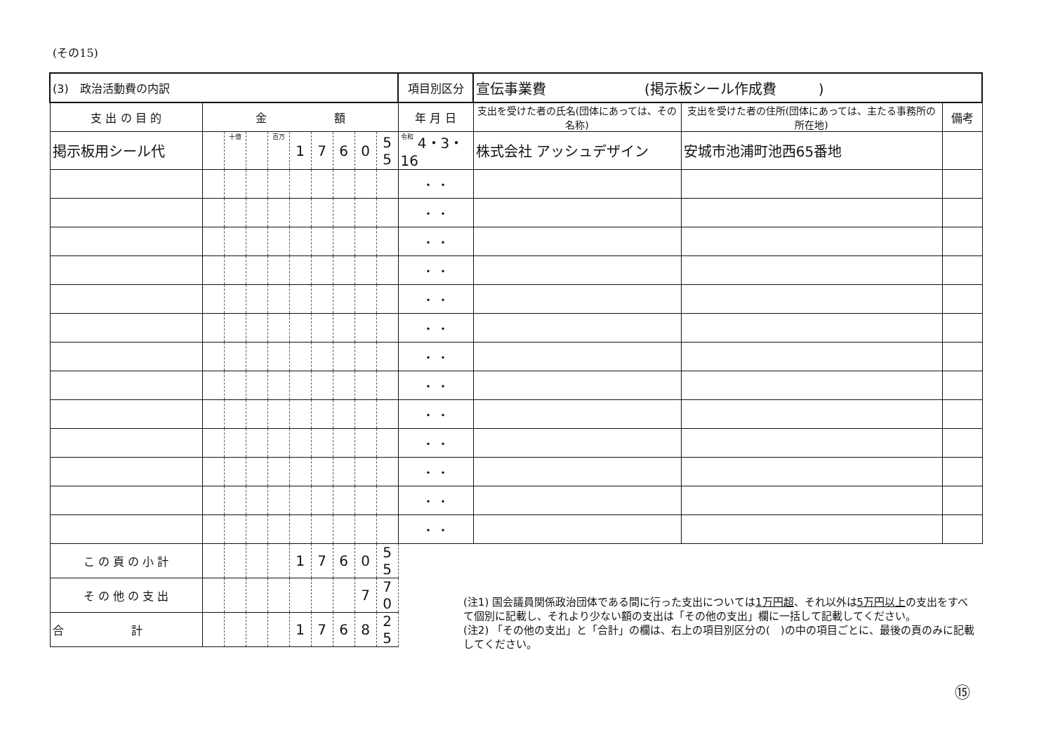(その15)
| (3) 政治活動費の内訳 | | | | | | | | | | 項目別区分 | 宣伝事業費 (掲示板シール作成費 ) | | |
| 支 出 の 目 的 | 金 額 | | | | | | | | | 年 月 日 | 支出を受けた者の氏名(団体にあっては、その名称) | 支出を受けた者の住所(団体にあっては、主たる事務所の所在地) | 備考 |
| 掲示板用シール代 | | 十億 | | 百万 | 1 | 7 | 6 | 0 | 5 5 | 令和 4・3・16 | 株式会社 アッシュデザイン | 安城市池浦町池西65番地 | |
| | | | | | | | | | | ・ ・ | | | |
| | | | | | | | | | | ・ ・ | | | |
| | | | | | | | | | | ・ ・ | | | |
| | | | | | | | | | | ・ ・ | | | |
| | | | | | | | | | | ・ ・ | | | |
| | | | | | | | | | | ・ ・ | | | |
| | | | | | | | | | | ・ ・ | | | |
| | | | | | | | | | | ・ ・ | | | |
| | | | | | | | | | | ・ ・ | | | |
| | | | | | | | | | | ・ ・ | | | |
| | | | | | | | | | | ・ ・ | | | |
| | | | | | | | | | | ・ ・ | | | |
| | | | | | | | | | | ・ ・ | | | |
| こ の 頁 の 小 計 | | | | | 1 | 7 | 6 | 0 | 5 5 | | | | |
| そ の 他 の 支 出 | | | | | | | | 7 | 7 0 | | | | |
| 合 計 | | | | | 1 | 7 | 6 | 8 | 2 5 | | | | |
(注1) 国会議員関係政治団体である間に行った支出については1万円超、それ以外は5万円以上の支出をすべて個別に記載し、それより少ない額の支出は「その他の支出」欄に一括して記載してください。
(注2) 「その他の支出」と「合計」の欄は、右上の項目別区分の(　)の中の項目ごとに、最後の頁のみに記載してください。
⑮